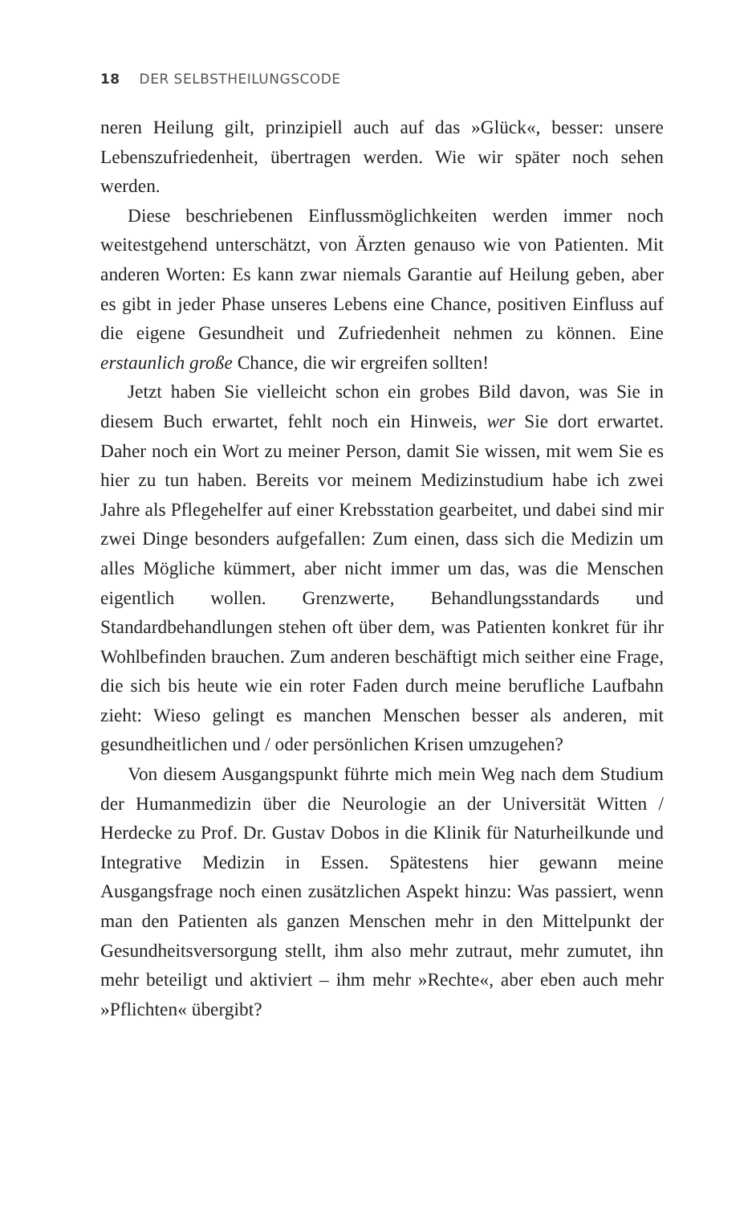18 DER SELBSTHEILUNGSCODE
neren Heilung gilt, prinzipiell auch auf das »Glück«, besser: unsere Lebenszufriedenheit, übertragen werden. Wie wir später noch sehen werden.
Diese beschriebenen Einflussmöglichkeiten werden immer noch weitestgehend unterschätzt, von Ärzten genauso wie von Patienten. Mit anderen Worten: Es kann zwar niemals Garantie auf Heilung geben, aber es gibt in jeder Phase unseres Lebens eine Chance, positiven Einfluss auf die eigene Gesundheit und Zufriedenheit nehmen zu können. Eine erstaunlich große Chance, die wir ergreifen sollten!
Jetzt haben Sie vielleicht schon ein grobes Bild davon, was Sie in diesem Buch erwartet, fehlt noch ein Hinweis, wer Sie dort erwartet. Daher noch ein Wort zu meiner Person, damit Sie wissen, mit wem Sie es hier zu tun haben. Bereits vor meinem Medizinstudium habe ich zwei Jahre als Pflegehelfer auf einer Krebsstation gearbeitet, und dabei sind mir zwei Dinge besonders aufgefallen: Zum einen, dass sich die Medizin um alles Mögliche kümmert, aber nicht immer um das, was die Menschen eigentlich wollen. Grenzwerte, Behandlungsstandards und Standardbehandlungen stehen oft über dem, was Patienten konkret für ihr Wohlbefinden brauchen. Zum anderen beschäftigt mich seither eine Frage, die sich bis heute wie ein roter Faden durch meine berufliche Laufbahn zieht: Wieso gelingt es manchen Menschen besser als anderen, mit gesundheitlichen und / oder persönlichen Krisen umzugehen?
Von diesem Ausgangspunkt führte mich mein Weg nach dem Studium der Humanmedizin über die Neurologie an der Universität Witten / Herdecke zu Prof. Dr. Gustav Dobos in die Klinik für Naturheilkunde und Integrative Medizin in Essen. Spätestens hier gewann meine Ausgangsfrage noch einen zusätzlichen Aspekt hinzu: Was passiert, wenn man den Patienten als ganzen Menschen mehr in den Mittelpunkt der Gesundheitsversorgung stellt, ihm also mehr zutraut, mehr zumutet, ihn mehr beteiligt und aktiviert – ihm mehr »Rechte«, aber eben auch mehr »Pflichten« übergibt?